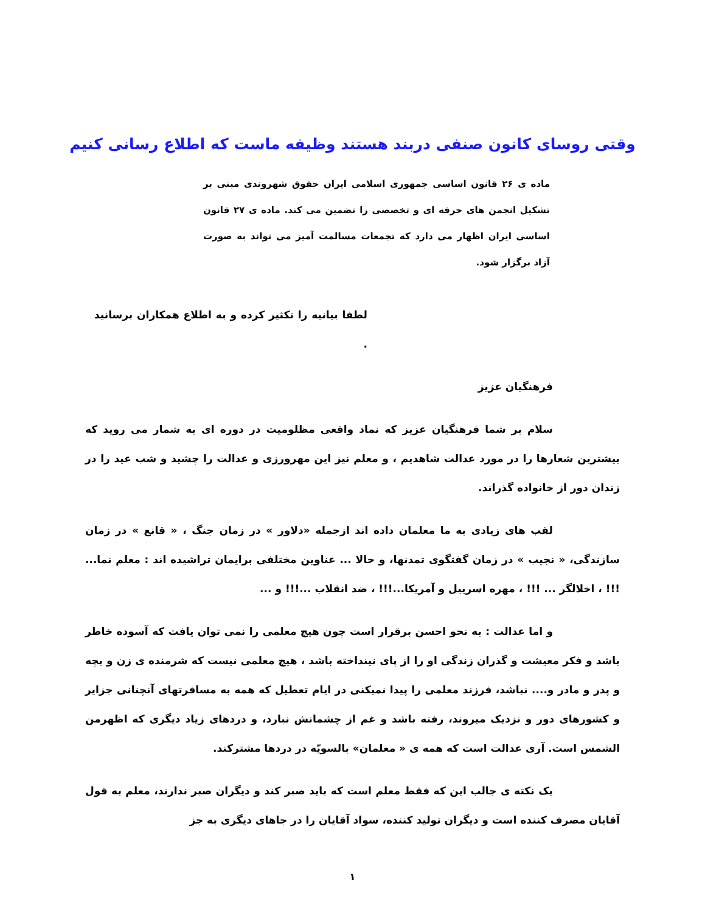وقتی روسای کانون صنفی دربند هستند وظیفه ماست که اطلاع رسانی کنیم
ماده ی ۲۶ قانون اساسی جمهوری اسلامی ایران حقوق شهروندی مبنی بر تشکیل انجمن های حرفه ای و تخصصی را تضمین می کند. ماده ی ۲۷ قانون اساسی ایران اظهار می دارد که تجمعات مسالمت آمیز می تواند به صورت آزاد برگزار شود.
لطفا بیانیه را تکثیر کرده و به اطلاع همکاران برسانید .
فرهنگیان عزیز
سلام بر شما فرهنگیان عزیز که نماد واقعی مظلومیت در دوره ای به شمار می روید که بیشترین شعارها را در مورد عدالت شاهدیم ، و معلم نیز این مهرورزی و عدالت را چشید و شب عید را در زندان دور از خانواده گذراند.
لقب های زیادی به ما معلمان داده اند ازجمله «دلاور » در زمان جنگ ، « قانع » در زمان سازندگی، « نجیب » در زمان گفتگوی تمدنها، و حالا ... عناوین مختلفی برایمان تراشیده اند : معلم نما... !!! ، اخلالگر ... !!! ، مهره اسرییل و آمریکا...!!! ، ضد انقلاب ...!!! و ...
و اما عدالت : به نحو احسن برقرار است چون هیچ معلمی را نمی توان یافت که آسوده خاطر باشد و فکر معیشت و گذران زندگی او را از پای نینداخته باشد ، هیچ معلمی نیست که شرمنده ی زن و بچه و پدر و مادر و.... نباشد، فرزند معلمی را پیدا نمیکنی در ایام تعطیل که همه به مسافرتهای آنچنانی جزایر و کشورهای دور و نزدیک میروند، رفته باشد و غم از چشمانش نبارد، و دردهای زیاد دیگری که اظهرمن الشمس است. آری عدالت است که همه ی « معلمان» بالسویّه در دردها مشترکند.
یک نکته ی جالب این که فقط معلم است که باید صبر کند و دیگران صبر ندارند، معلم به قول آقایان مصرف کننده است و دیگران تولید کننده، سواد آقایان را در جاهای دیگری به جز
۱